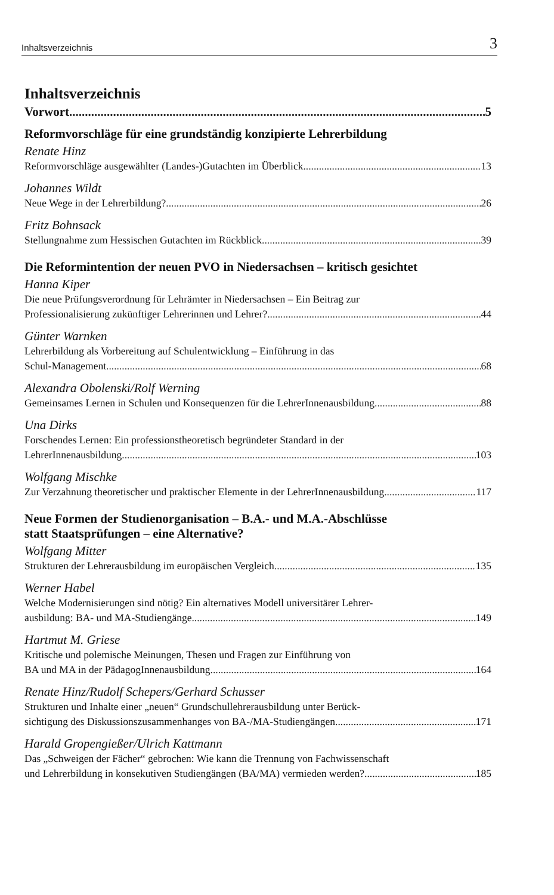Inhaltsverzeichnis 3
Inhaltsverzeichnis
Vorwort 5
Reformvorschläge für eine grundständig konzipierte Lehrerbildung
Renate Hinz
Reformvorschläge ausgewählter (Landes-)Gutachten im Überblick 13
Johannes Wildt
Neue Wege in der Lehrerbildung? 26
Fritz Bohnsack
Stellungnahme zum Hessischen Gutachten im Rückblick 39
Die Reformintention der neuen PVO in Niedersachsen – kritisch gesichtet
Hanna Kiper
Die neue Prüfungsverordnung für Lehrämter in Niedersachsen – Ein Beitrag zur
Professionalisierung zukünftiger Lehrerinnen und Lehrer? 44
Günter Warnken
Lehrerbildung als Vorbereitung auf Schulentwicklung – Einführung in das
Schul-Management 68
Alexandra Obolenski/Rolf Werning
Gemeinsames Lernen in Schulen und Konsequenzen für die LehrerInnenausbildung 88
Una Dirks
Forschendes Lernen: Ein professionstheoretisch begründeter Standard in der
LehrerInnenausbildung 103
Wolfgang Mischke
Zur Verzahnung theoretischer und praktischer Elemente in der LehrerInnenausbildung 117
Neue Formen der Studienorganisation – B.A.- und M.A.-Abschlüsse
statt Staatsprüfungen – eine Alternative?
Wolfgang Mitter
Strukturen der Lehrerausbildung im europäischen Vergleich 135
Werner Habel
Welche Modernisierungen sind nötig? Ein alternatives Modell universitärer Lehrer-
ausbildung: BA- und MA-Studiengänge 149
Hartmut M. Griese
Kritische und polemische Meinungen, Thesen und Fragen zur Einführung von
BA und MA in der PädagogInnenausbildung 164
Renate Hinz/Rudolf Schepers/Gerhard Schusser
Strukturen und Inhalte einer „neuen“ Grundschullehrerausbildung unter Berück-
sichtigung des Diskussionszusammenhanges von BA-/MA-Studiengängen 171
Harald Gropengießer/Ulrich Kattmann
Das „Schweigen der Fächer“ gebrochen: Wie kann die Trennung von Fachwissenschaft
und Lehrerbildung in konsekutiven Studiengängen (BA/MA) vermieden werden? 185